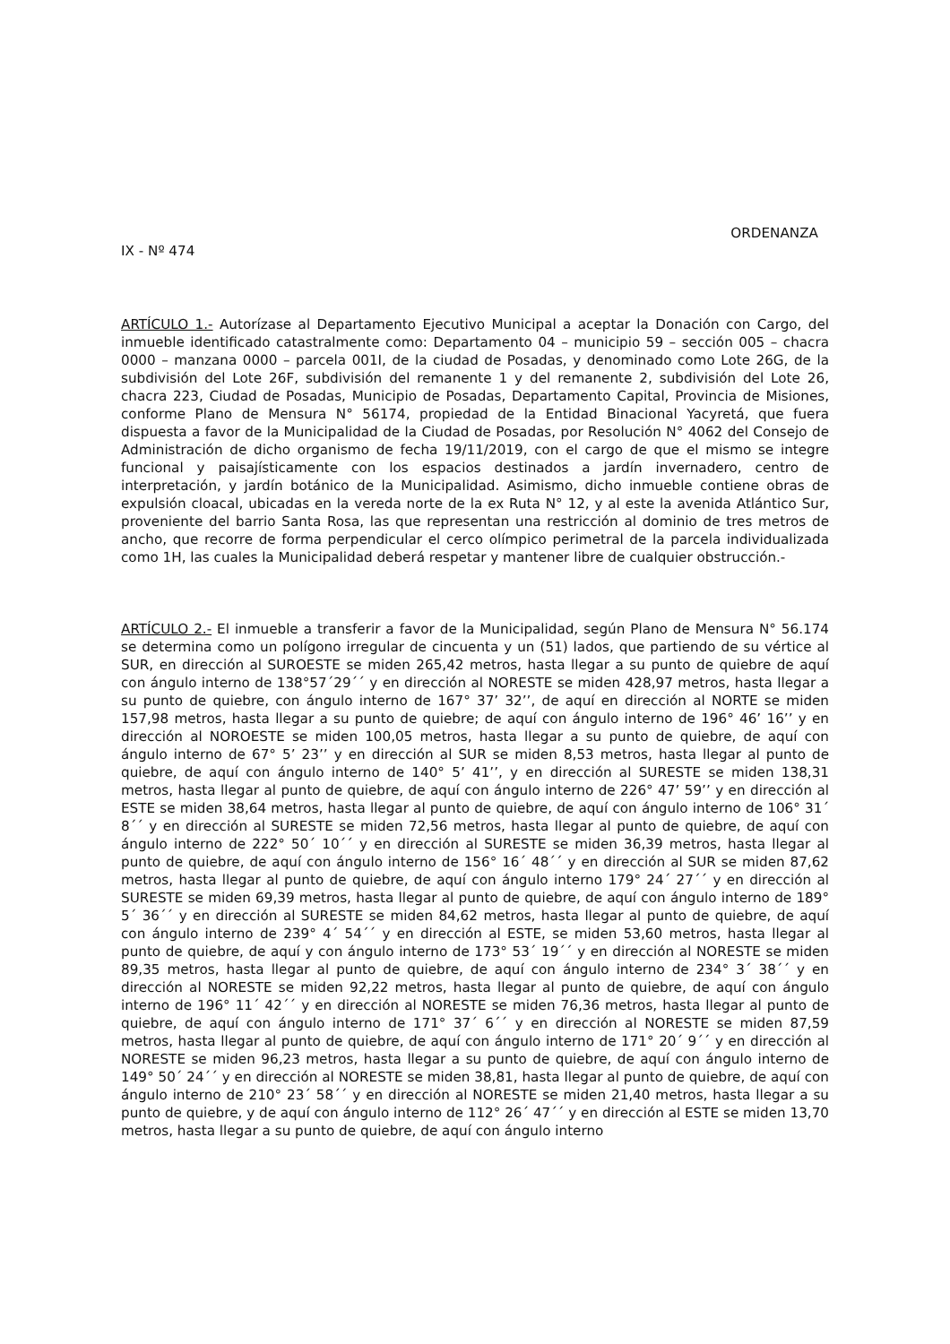ORDENANZA
IX - Nº 474
ARTÍCULO 1.- Autorízase al Departamento Ejecutivo Municipal a aceptar la Donación con Cargo, del inmueble identificado catastralmente como: Departamento 04 – municipio 59 – sección 005 – chacra 0000 – manzana 0000 – parcela 001I, de la ciudad de Posadas, y denominado como Lote 26G, de la subdivisión del Lote 26F, subdivisión del remanente 1 y del remanente 2, subdivisión del Lote 26, chacra 223, Ciudad de Posadas, Municipio de Posadas, Departamento Capital, Provincia de Misiones, conforme Plano de Mensura N° 56174, propiedad de la Entidad Binacional Yacyretá, que fuera dispuesta a favor de la Municipalidad de la Ciudad de Posadas, por Resolución N° 4062 del Consejo de Administración de dicho organismo de fecha 19/11/2019, con el cargo de que el mismo se integre funcional y paisajísticamente con los espacios destinados a jardín invernadero, centro de interpretación, y jardín botánico de la Municipalidad. Asimismo, dicho inmueble contiene obras de expulsión cloacal, ubicadas en la vereda norte de la ex Ruta N° 12, y al este la avenida Atlántico Sur, proveniente del barrio Santa Rosa, las que representan una restricción al dominio de tres metros de ancho, que recorre de forma perpendicular el cerco olímpico perimetral de la parcela individualizada como 1H, las cuales la Municipalidad deberá respetar y mantener libre de cualquier obstrucción.-
ARTÍCULO 2.- El inmueble a transferir a favor de la Municipalidad, según Plano de Mensura N° 56.174 se determina como un polígono irregular de cincuenta y un (51) lados, que partiendo de su vértice al SUR, en dirección al SUROESTE se miden 265,42 metros, hasta llegar a su punto de quiebre de aquí con ángulo interno de 138°57´29´´ y en dirección al NORESTE se miden 428,97 metros, hasta llegar a su punto de quiebre, con ángulo interno de 167° 37’ 32’’, de aquí en dirección al NORTE se miden 157,98 metros, hasta llegar a su punto de quiebre; de aquí con ángulo interno de 196° 46’ 16’’ y en dirección al NOROESTE se miden 100,05 metros, hasta llegar a su punto de quiebre, de aquí con ángulo interno de 67° 5’ 23’’ y en dirección al SUR se miden 8,53 metros, hasta llegar al punto de quiebre, de aquí con ángulo interno de 140° 5’ 41’’, y en dirección al SURESTE se miden 138,31 metros, hasta llegar al punto de quiebre, de aquí con ángulo interno de 226° 47’ 59’’ y en dirección al ESTE se miden 38,64 metros, hasta llegar al punto de quiebre, de aquí con ángulo interno de 106° 31´ 8´´ y en dirección al SURESTE se miden 72,56 metros, hasta llegar al punto de quiebre, de aquí con ángulo interno de 222° 50´ 10´´ y en dirección al SURESTE se miden 36,39 metros, hasta llegar al punto de quiebre, de aquí con ángulo interno de 156° 16´ 48´´ y en dirección al SUR se miden 87,62 metros, hasta llegar al punto de quiebre, de aquí con ángulo interno 179° 24´ 27´´ y en dirección al SURESTE se miden 69,39 metros, hasta llegar al punto de quiebre, de aquí con ángulo interno de 189° 5´ 36´´ y en dirección al SURESTE se miden 84,62 metros, hasta llegar al punto de quiebre, de aquí con ángulo interno de 239° 4´ 54´´ y en dirección al ESTE, se miden 53,60 metros, hasta llegar al punto de quiebre, de aquí y con ángulo interno de 173° 53´ 19´´ y en dirección al NORESTE se miden 89,35 metros, hasta llegar al punto de quiebre, de aquí con ángulo interno de 234° 3´ 38´´ y en dirección al NORESTE se miden 92,22 metros, hasta llegar al punto de quiebre, de aquí con ángulo interno de 196° 11´ 42´´ y en dirección al NORESTE se miden 76,36 metros, hasta llegar al punto de quiebre, de aquí con ángulo interno de 171° 37´ 6´´ y en dirección al NORESTE se miden 87,59 metros, hasta llegar al punto de quiebre, de aquí con ángulo interno de 171° 20´ 9´´ y en dirección al NORESTE se miden 96,23 metros, hasta llegar a su punto de quiebre, de aquí con ángulo interno de 149° 50´ 24´´ y en dirección al NORESTE se miden 38,81, hasta llegar al punto de quiebre, de aquí con ángulo interno de 210° 23´ 58´´ y en dirección al NORESTE se miden 21,40 metros, hasta llegar a su punto de quiebre, y de aquí con ángulo interno de 112° 26´ 47´´ y en dirección al ESTE se miden 13,70 metros, hasta llegar a su punto de quiebre, de aquí con ángulo interno